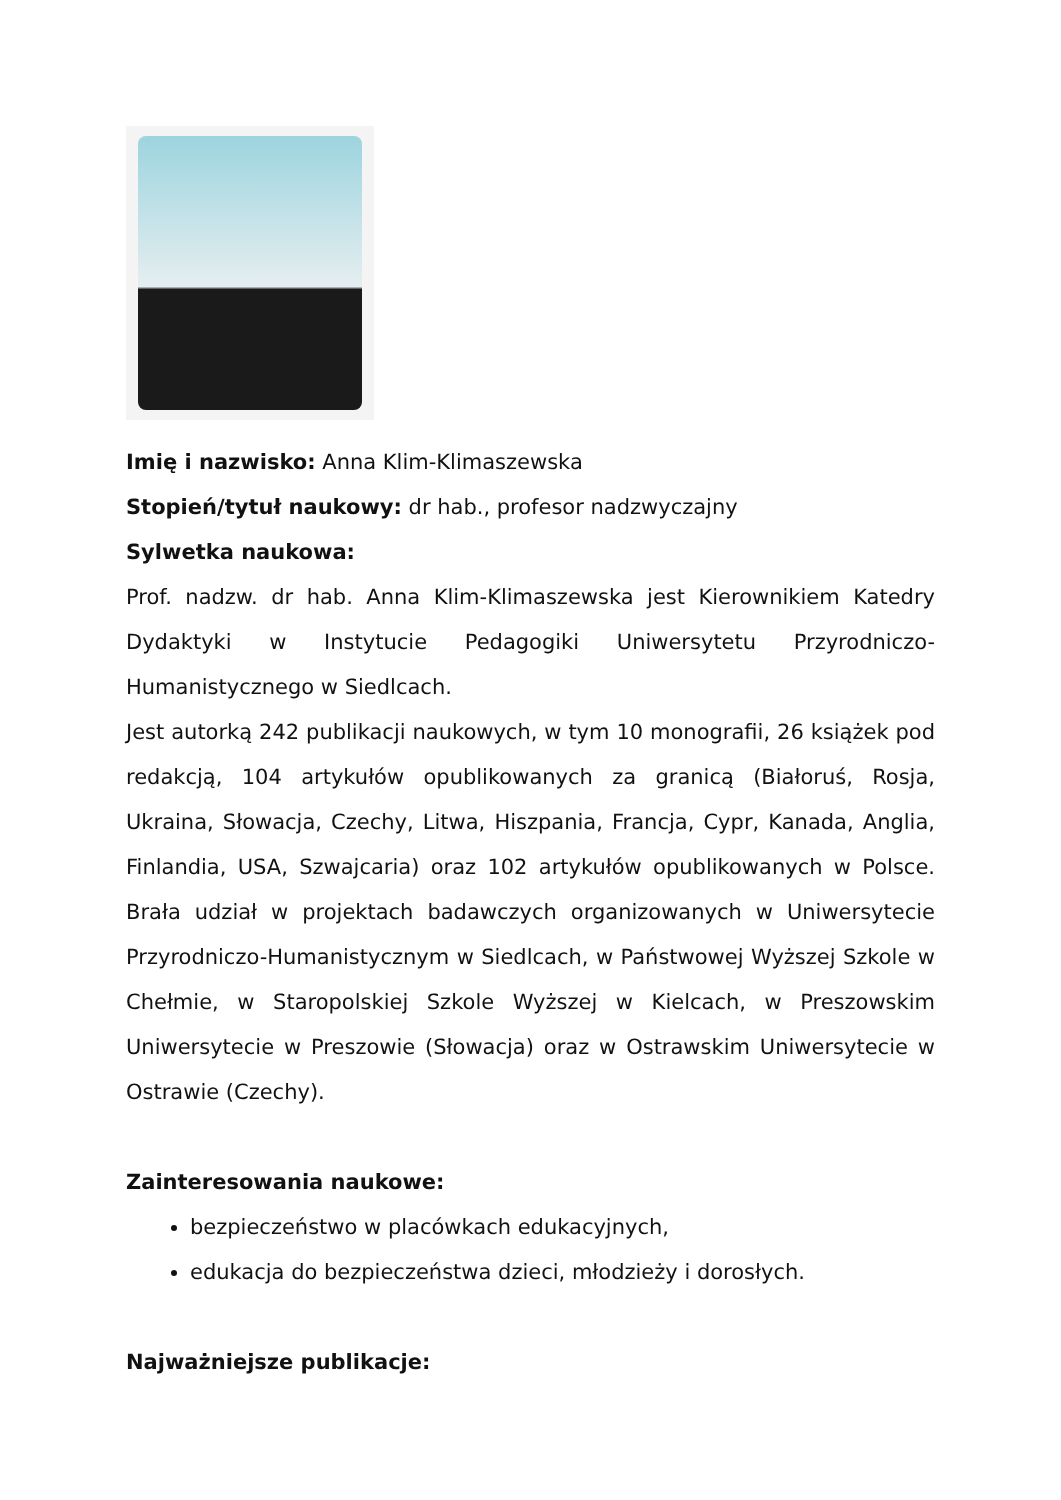Imię i nazwisko: Anna Klim-Klimaszewska
Stopień/tytuł naukowy: dr hab., profesor nadzwyczajny
Sylwetka naukowa:
Prof. nadzw. dr hab. Anna Klim-Klimaszewska jest Kierownikiem Katedry Dydaktyki w Instytucie Pedagogiki Uniwersytetu Przyrodniczo-Humanistycznego w Siedlcach.
Jest autorką 242 publikacji naukowych, w tym 10 monografii, 26 książek pod redakcją, 104 artykułów opublikowanych za granicą (Białoruś, Rosja, Ukraina, Słowacja, Czechy, Litwa, Hiszpania, Francja, Cypr, Kanada, Anglia, Finlandia, USA, Szwajcaria) oraz 102 artykułów opublikowanych w Polsce. Brała udział w projektach badawczych organizowanych w Uniwersytecie Przyrodniczo-Humanistycznym w Siedlcach, w Państwowej Wyższej Szkole w Chełmie, w Staropolskiej Szkole Wyższej w Kielcach, w Preszowskim Uniwersytecie w Preszowie (Słowacja) oraz w Ostrawskim Uniwersytecie w Ostrawie (Czechy).
Zainteresowania naukowe:
bezpieczeństwo w placówkach edukacyjnych,
edukacja do bezpieczeństwa dzieci, młodzieży i dorosłych.
Najważniejsze publikacje: